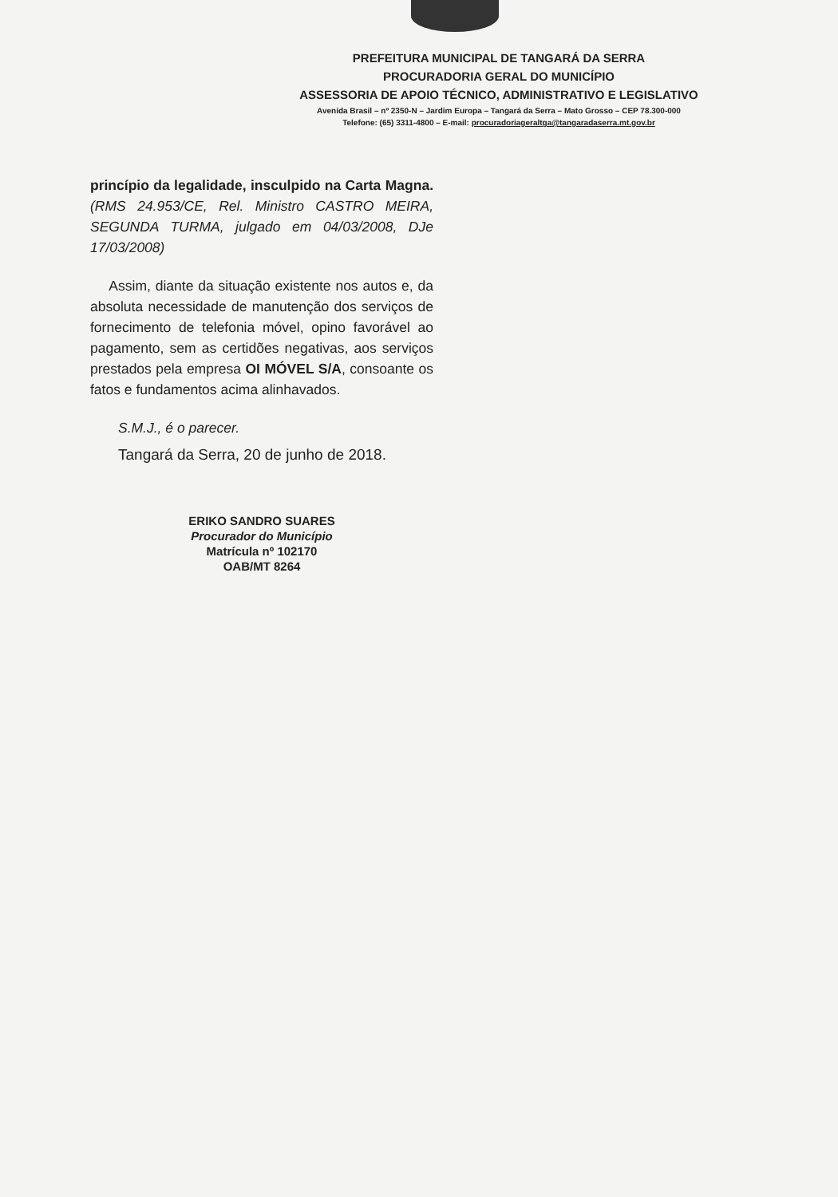PREFEITURA MUNICIPAL DE TANGARÁ DA SERRA
PROCURADORIA GERAL DO MUNICÍPIO
ASSESSORIA DE APOIO TÉCNICO, ADMINISTRATIVO E LEGISLATIVO
Avenida Brasil – nº 2350-N – Jardim Europa – Tangará da Serra – Mato Grosso – CEP 78.300-000
Telefone: (65) 3311-4800 – E-mail: procuradoriageraltga@tangaradaserra.mt.gov.br
princípio da legalidade, insculpido na Carta Magna. (RMS 24.953/CE, Rel. Ministro CASTRO MEIRA, SEGUNDA TURMA, julgado em 04/03/2008, DJe 17/03/2008)
Assim, diante da situação existente nos autos e, da absoluta necessidade de manutenção dos serviços de fornecimento de telefonia móvel, opino favorável ao pagamento, sem as certidões negativas, aos serviços prestados pela empresa OI MÓVEL S/A, consoante os fatos e fundamentos acima alinhavados.
S.M.J., é o parecer.
Tangará da Serra, 20 de junho de 2018.
ERIKO SANDRO SUARES
Procurador do Município
Matrícula nº 102170
OAB/MT 8264